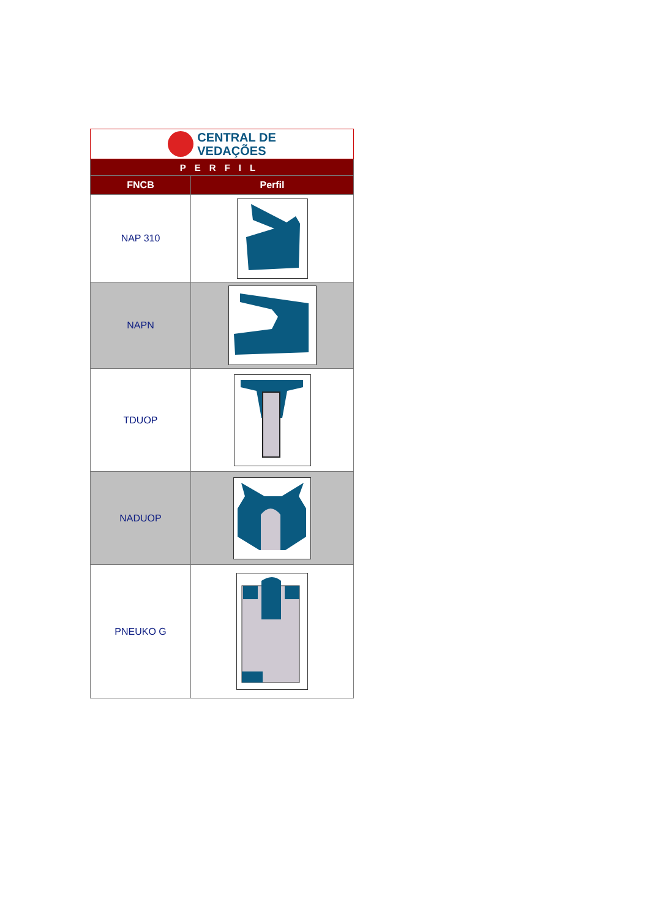| CENTRAL DE VEDAÇÕES | |
| PERFIL | |
| FNCB | Perfil |
| NAP 310 | |
| NAPN | |
| TDUOP | |
| NADUOP | |
| PNEUKO G | |